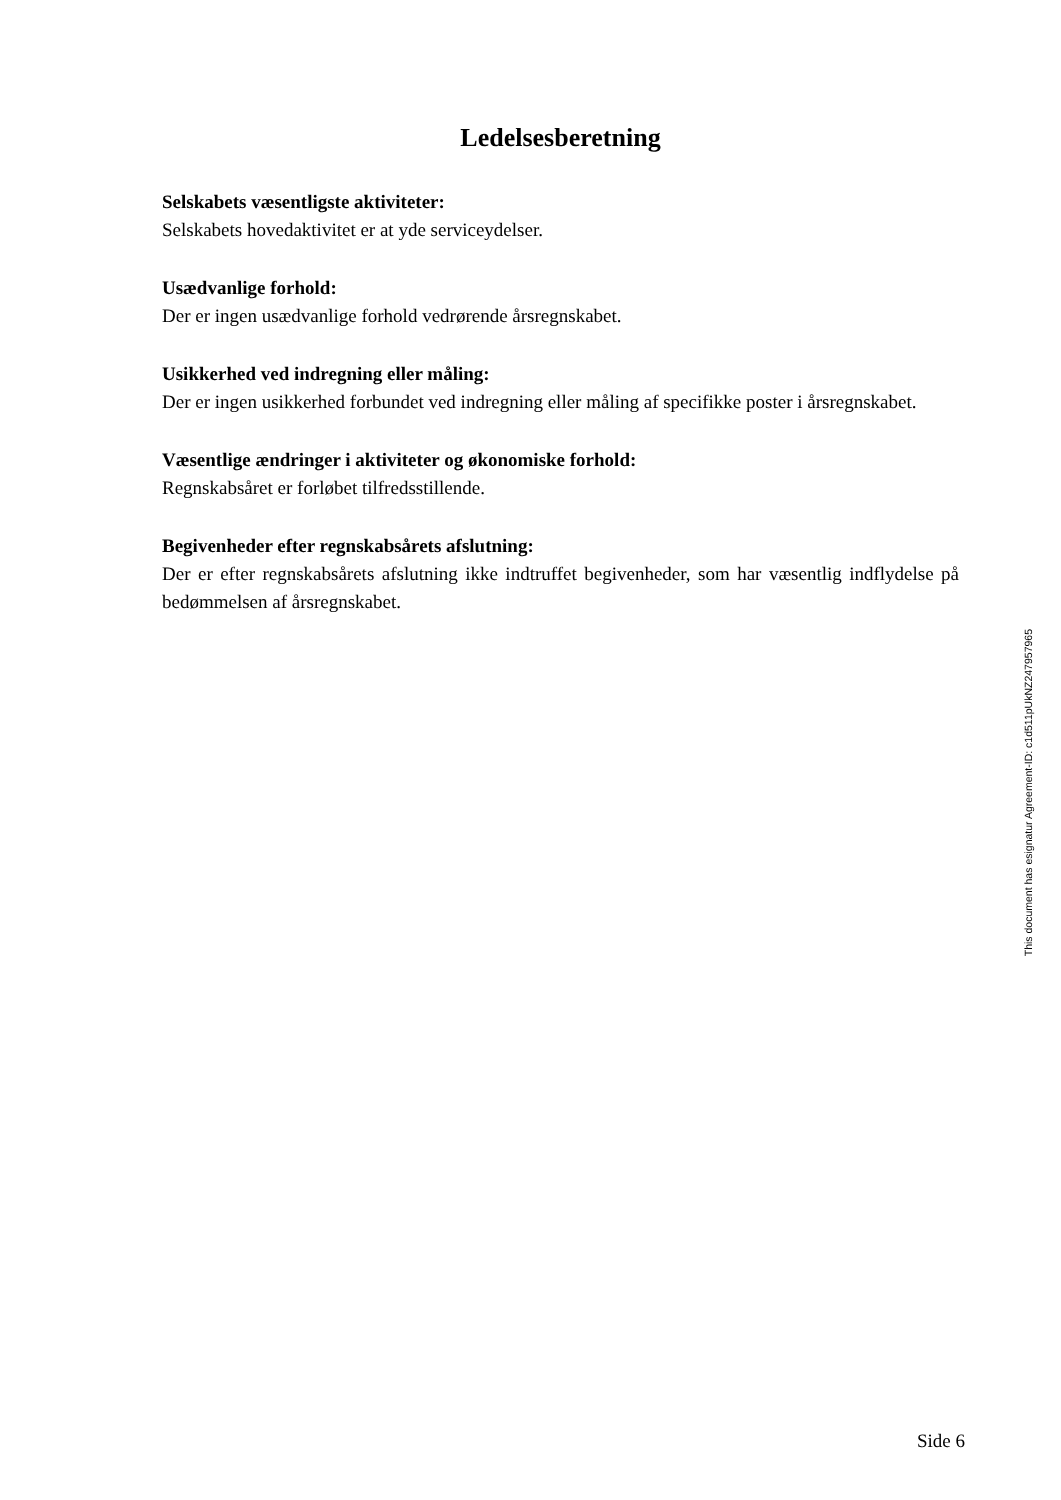Ledelsesberetning
Selskabets væsentligste aktiviteter:
Selskabets hovedaktivitet er at yde serviceydelser.
Usædvanlige forhold:
Der er ingen usædvanlige forhold vedrørende årsregnskabet.
Usikkerhed ved indregning eller måling:
Der er ingen usikkerhed forbundet ved indregning eller måling af specifikke poster i årsregnskabet.
Væsentlige ændringer i aktiviteter og økonomiske forhold:
Regnskabsåret er forløbet tilfredsstillende.
Begivenheder efter regnskabsårets afslutning:
Der er efter regnskabsårets afslutning ikke indtruffet begivenheder, som har væsentlig indflydelse på bedømmelsen af årsregnskabet.
This document has esignatur Agreement-ID: c1d511pUkNZ247957965
Side 6